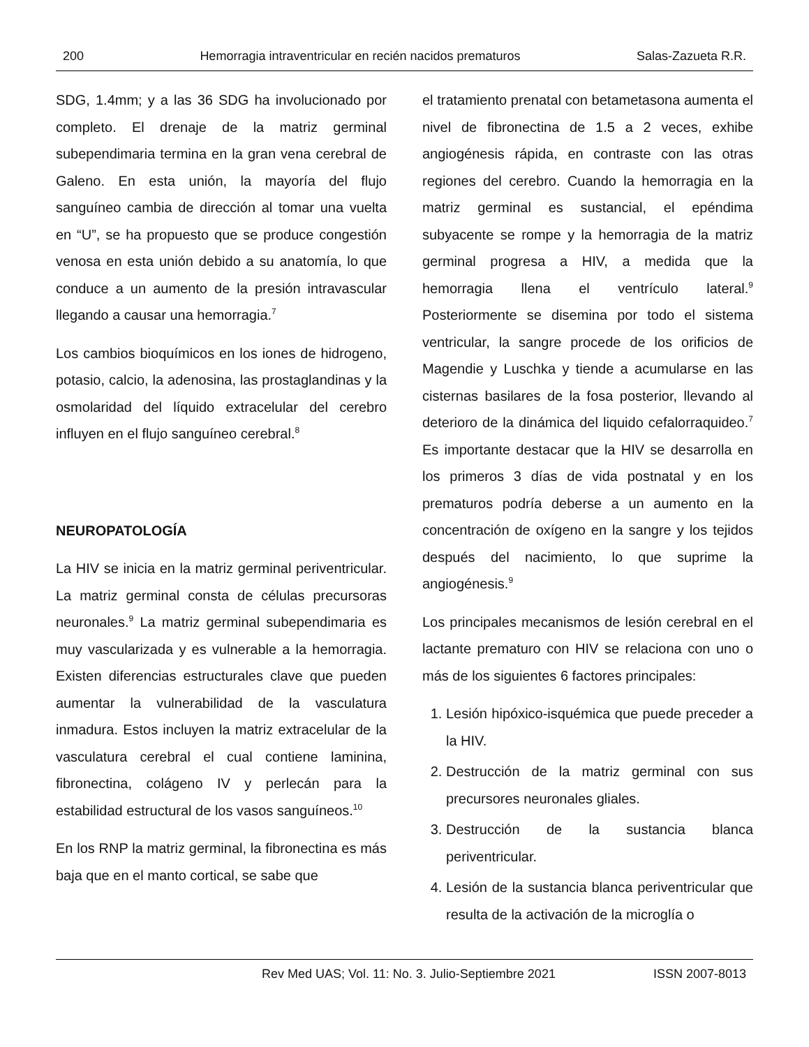200 Hemorragia intraventricular en recién nacidos prematuros Salas-Zazueta R.R.
SDG, 1.4mm; y a las 36 SDG ha involucionado por completo. El drenaje de la matriz germinal subependimaria termina en la gran vena cerebral de Galeno. En esta unión, la mayoría del flujo sanguíneo cambia de dirección al tomar una vuelta en “U”, se ha propuesto que se produce congestión venosa en esta unión debido a su anatomía, lo que conduce a un aumento de la presión intravascular llegando a causar una hemorragia.<sup>7</sup>
Los cambios bioquímicos en los iones de hidrogeno, potasio, calcio, la adenosina, las prostaglandinas y la osmolaridad del líquido extracelular del cerebro influyen en el flujo sanguíneo cerebral.<sup>8</sup>
NEUROPATOLOGÍA
La HIV se inicia en la matriz germinal periventricular. La matriz germinal consta de células precursoras neuronales.<sup>9</sup> La matriz germinal subependimaria es muy vascularizada y es vulnerable a la hemorragia. Existen diferencias estructurales clave que pueden aumentar la vulnerabilidad de la vasculatura inmadura. Estos incluyen la matriz extracelular de la vasculatura cerebral el cual contiene laminina, fibronectina, colágeno IV y perlecán para la estabilidad estructural de los vasos sanguíneos.<sup>10</sup>
En los RNP la matriz germinal, la fibronectina es más baja que en el manto cortical, se sabe que
el tratamiento prenatal con betametasona aumenta el nivel de fibronectina de 1.5 a 2 veces, exhibe angiogénesis rápida, en contraste con las otras regiones del cerebro. Cuando la hemorragia en la matriz germinal es sustancial, el epéndima subyacente se rompe y la hemorragia de la matriz germinal progresa a HIV, a medida que la hemorragia llena el ventrículo lateral.<sup>9</sup> Posteriormente se disemina por todo el sistema ventricular, la sangre procede de los orificios de Magendie y Luschka y tiende a acumularse en las cisternas basilares de la fosa posterior, llevando al deterioro de la dinámica del liquido cefalorraquideo.<sup>7</sup> Es importante destacar que la HIV se desarrolla en los primeros 3 días de vida postnatal y en los prematuros podría deberse a un aumento en la concentración de oxígeno en la sangre y los tejidos después del nacimiento, lo que suprime la angiogénesis.<sup>9</sup>
Los principales mecanismos de lesión cerebral en el lactante prematuro con HIV se relaciona con uno o más de los siguientes 6 factores principales:
1. Lesión hipóxico-isquémica que puede preceder a la HIV.
2. Destrucción de la matriz germinal con sus precursores neuronales gliales.
3. Destrucción de la sustancia blanca periventricular.
4. Lesión de la sustancia blanca periventricular que resulta de la activación de la microglía o
Rev Med UAS; Vol. 11: No. 3. Julio-Septiembre 2021 ISSN 2007-8013